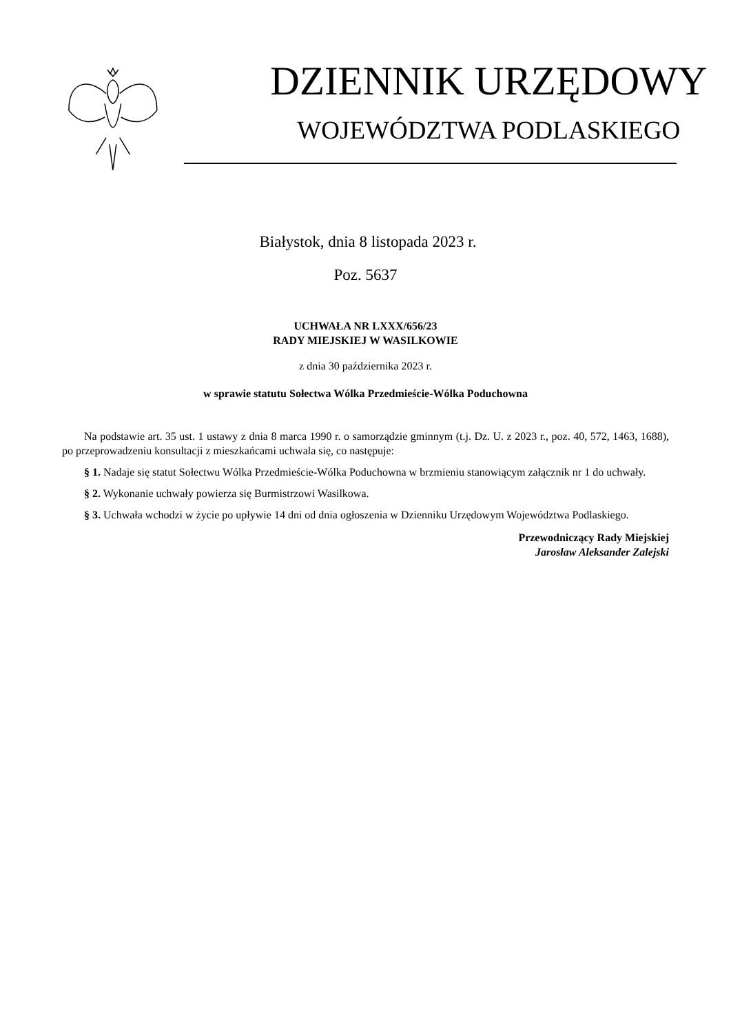DZIENNIK URZĘDOWY
WOJEWÓDZTWA PODLASKIEGO
Białystok, dnia 8 listopada 2023 r.
Poz. 5637
UCHWAŁA NR LXXX/656/23
RADY MIEJSKIEJ W WASILKOWIE
z dnia 30 października 2023 r.
w sprawie statutu Sołectwa Wólka Przedmieście-Wólka Poduchowna
Na podstawie art. 35 ust. 1 ustawy z dnia 8 marca 1990 r. o samorządzie gminnym (t.j. Dz. U. z 2023 r., poz. 40, 572, 1463, 1688), po przeprowadzeniu konsultacji z mieszkańcami uchwala się, co następuje:
§ 1. Nadaje się statut Sołectwu Wólka Przedmieście-Wólka Poduchowna w brzmieniu stanowiącym załącznik nr 1 do uchwały.
§ 2. Wykonanie uchwały powierza się Burmistrzowi Wasilkowa.
§ 3. Uchwała wchodzi w życie po upływie 14 dni od dnia ogłoszenia w Dzienniku Urzędowym Województwa Podlaskiego.
Przewodniczący Rady Miejskiej
Jarosław Aleksander Zalejski